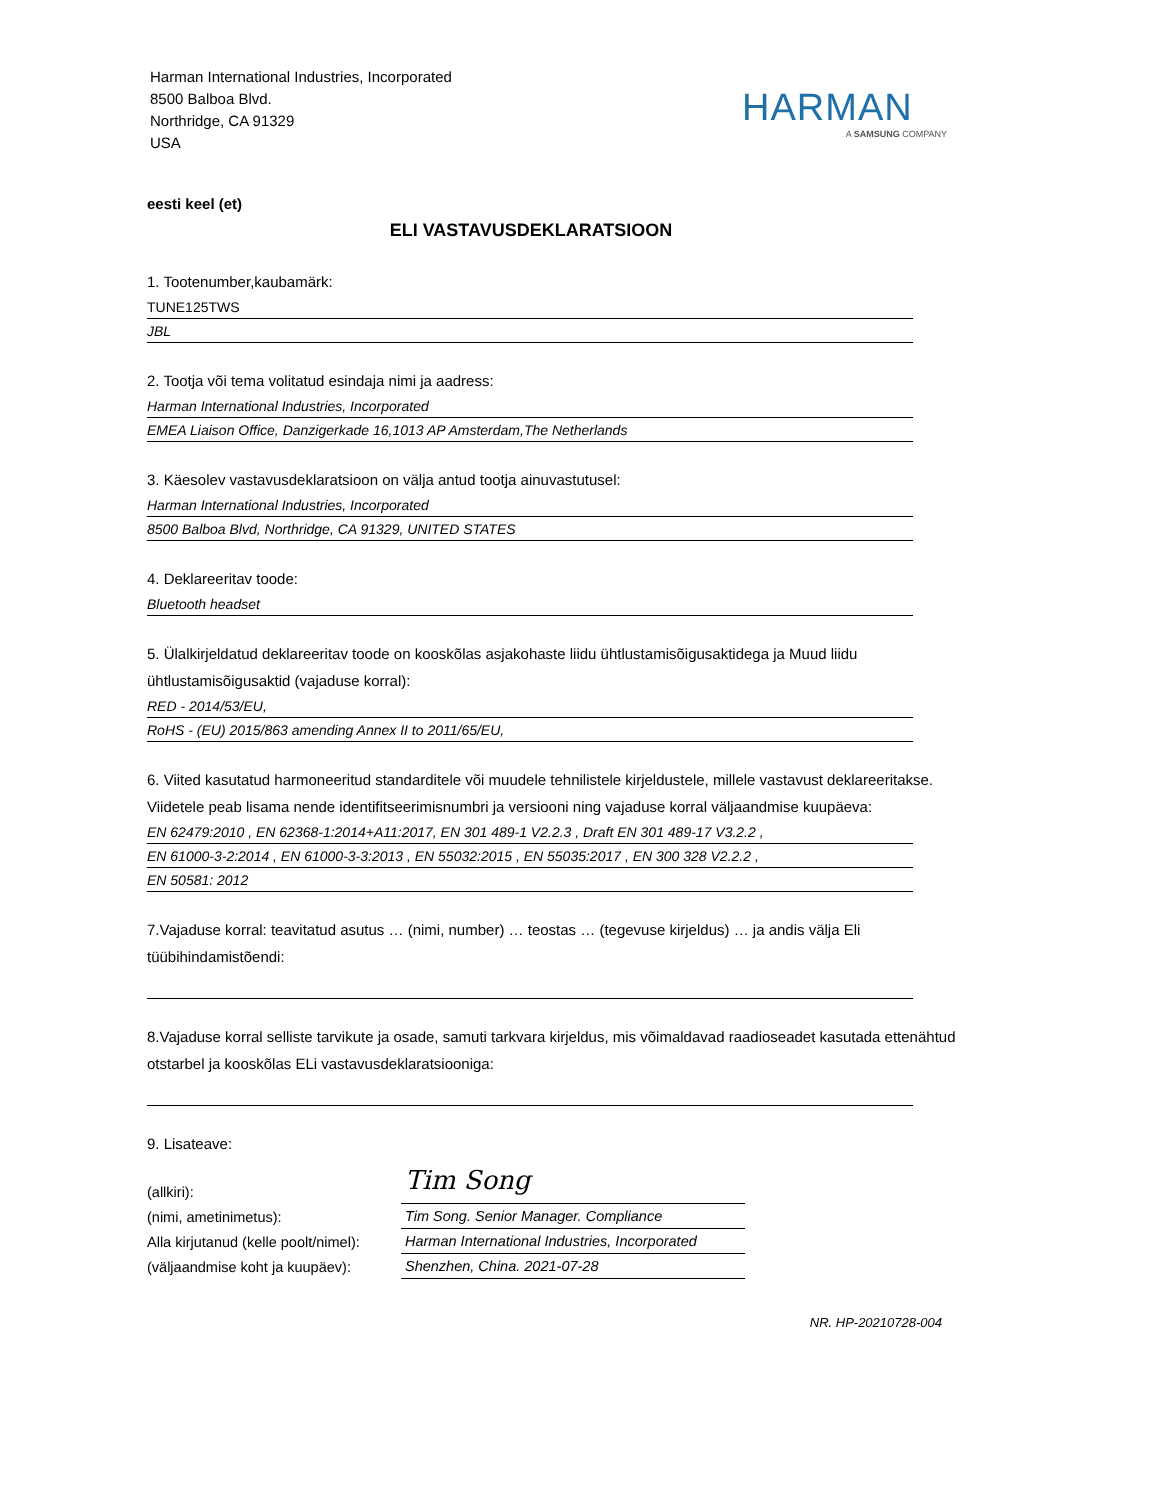Harman International Industries, Incorporated
8500 Balboa Blvd.
Northridge, CA 91329
USA
HARMAN
A SAMSUNG COMPANY
eesti keel (et)
ELI VASTAVUSDEKLARATSIOON
1. Tootenumber,kaubamärk:
TUNE125TWS
JBL
2. Tootja või tema volitatud esindaja nimi ja aadress:
Harman International Industries, Incorporated
EMEA Liaison Office, Danzigerkade 16,1013 AP Amsterdam,The Netherlands
3. Käesolev vastavusdeklaratsioon on välja antud tootja ainuvastutusel:
Harman International Industries, Incorporated
8500 Balboa Blvd, Northridge, CA 91329, UNITED STATES
4. Deklareeritav toode:
Bluetooth headset
5. Ülalkirjeldatud deklareeritav toode on kooskõlas asjakohaste liidu ühtlustamisõigusaktidega ja Muud liidu ühtlustamisõigusaktid (vajaduse korral):
RED - 2014/53/EU,
RoHS - (EU) 2015/863 amending Annex II to 2011/65/EU,
6. Viited kasutatud harmoneeritud standarditele või muudele tehnilistele kirjeldustele, millele vastavust deklareeritakse. Viidetele peab lisama nende identifitseerimisnumbri ja versiooni ning vajaduse korral väljaandmise kuupäeva:
EN 62479:2010 , EN 62368-1:2014+A11:2017, EN 301 489-1 V2.2.3 , Draft EN 301 489-17 V3.2.2 ,
EN 61000-3-2:2014 , EN 61000-3-3:2013 , EN 55032:2015 , EN 55035:2017 , EN 300 328 V2.2.2 ,
EN 50581: 2012
7.Vajaduse korral: teavitatud asutus … (nimi, number) … teostas … (tegevuse kirjeldus) … ja andis välja Eli tüübihindamistõendi:
8.Vajaduse korral selliste tarvikute ja osade, samuti tarkvara kirjeldus, mis võimaldavad raadioseadet kasutada ettenähtud otstarbel ja kooskõlas ELi vastavusdeklaratsiooniga:
9. Lisateave:
| (allkiri): | Tim Song |
| (nimi, ametinimetus): | Tim Song. Senior Manager. Compliance |
| Alla kirjutanud (kelle poolt/nimel): | Harman International Industries, Incorporated |
| (väljaandmise koht ja kuupäev): | Shenzhen, China. 2021-07-28 |
NR. HP-20210728-004